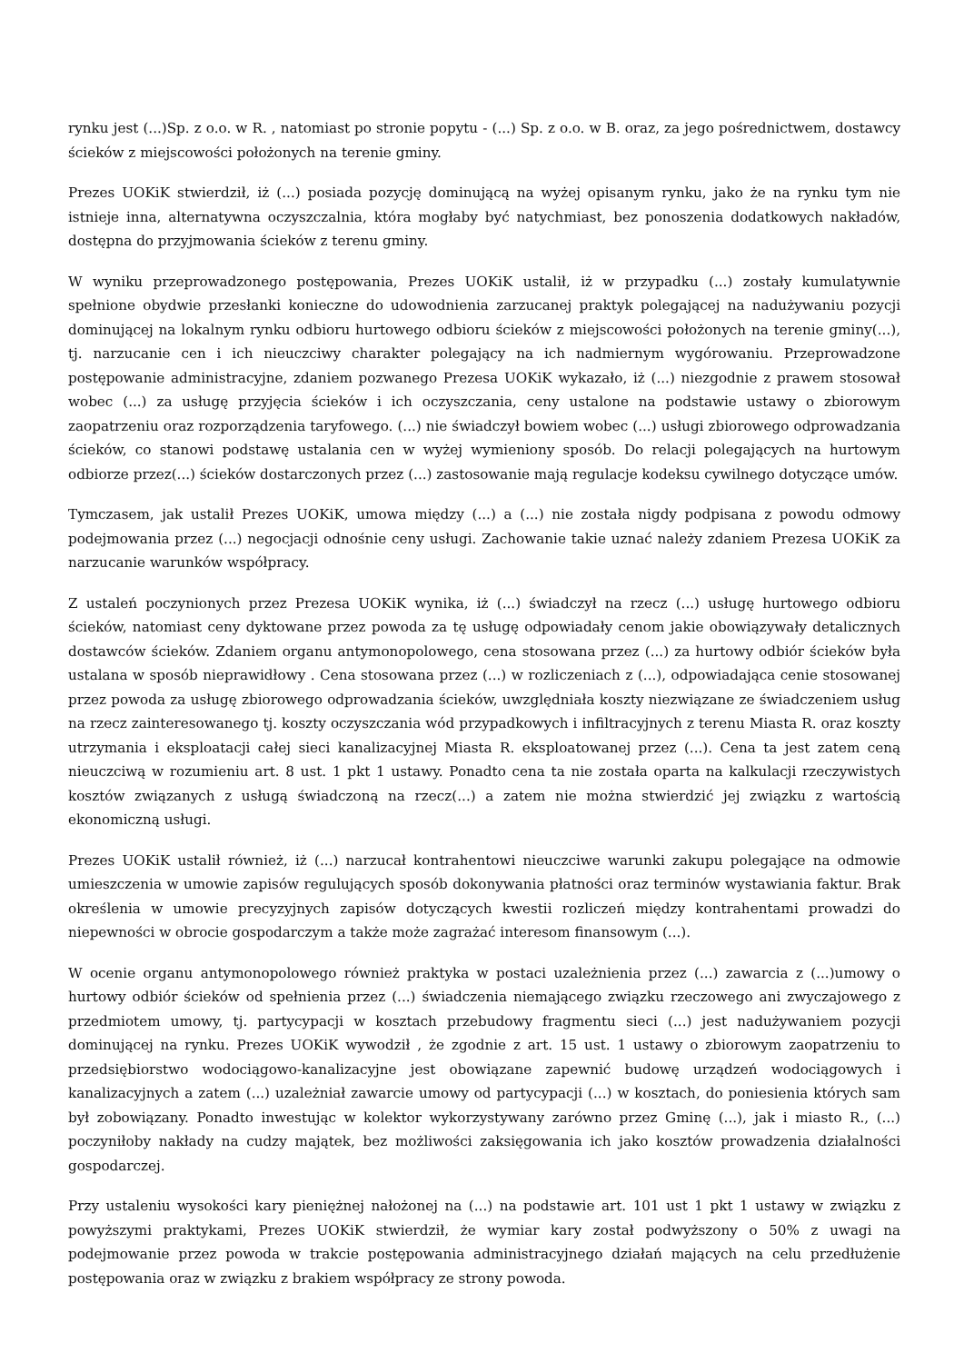rynku jest (...)Sp. z o.o. w R. , natomiast po stronie popytu - (...) Sp. z o.o. w B. oraz, za jego pośrednictwem, dostawcy ścieków z miejscowości położonych na terenie gminy.
Prezes UOKiK stwierdził, iż (...) posiada pozycję dominującą na wyżej opisanym rynku, jako że na rynku tym nie istnieje inna, alternatywna oczyszczalnia, która mogłaby być natychmiast, bez ponoszenia dodatkowych nakładów, dostępna do przyjmowania ścieków z terenu gminy.
W wyniku przeprowadzonego postępowania, Prezes UOKiK ustalił, iż w przypadku (...) zostały kumulatywnie spełnione obydwie przesłanki konieczne do udowodnienia zarzucanej praktyk polegającej na nadużywaniu pozycji dominującej na lokalnym rynku odbioru hurtowego odbioru ścieków z miejscowości położonych na terenie gminy(...), tj. narzucanie cen i ich nieuczciwy charakter polegający na ich nadmiernym wygórowaniu. Przeprowadzone postępowanie administracyjne, zdaniem pozwanego Prezesa UOKiK wykazało, iż (...) niezgodnie z prawem stosował wobec (...) za usługę przyjęcia ścieków i ich oczyszczania, ceny ustalone na podstawie ustawy o zbiorowym zaopatrzeniu oraz rozporządzenia taryfowego. (...) nie świadczył bowiem wobec (...) usługi zbiorowego odprowadzania ścieków, co stanowi podstawę ustalania cen w wyżej wymieniony sposób. Do relacji polegających na hurtowym odbiorze przez(...) ścieków dostarczonych przez (...) zastosowanie mają regulacje kodeksu cywilnego dotyczące umów.
Tymczasem, jak ustalił Prezes UOKiK, umowa między (...) a (...) nie została nigdy podpisana z powodu odmowy podejmowania przez (...) negocjacji odnośnie ceny usługi. Zachowanie takie uznać należy zdaniem Prezesa UOKiK za narzucanie warunków współpracy.
Z ustaleń poczynionych przez Prezesa UOKiK wynika, iż (...) świadczył na rzecz (...) usługę hurtowego odbioru ścieków, natomiast ceny dyktowane przez powoda za tę usługę odpowiadały cenom jakie obowiązywały detalicznych dostawców ścieków. Zdaniem organu antymonopolowego, cena stosowana przez (...) za hurtowy odbiór ścieków była ustalana w sposób nieprawidłowy . Cena stosowana przez (...) w rozliczeniach z (...), odpowiadająca cenie stosowanej przez powoda za usługę zbiorowego odprowadzania ścieków, uwzględniała koszty niezwiązane ze świadczeniem usług na rzecz zainteresowanego tj. koszty oczyszczania wód przypadkowych i infiltracyjnych z terenu Miasta R. oraz koszty utrzymania i eksploatacji całej sieci kanalizacyjnej Miasta R. eksploatowanej przez (...). Cena ta jest zatem ceną nieuczciwą w rozumieniu art. 8 ust. 1 pkt 1 ustawy. Ponadto cena ta nie została oparta na kalkulacji rzeczywistych kosztów związanych z usługą świadczoną na rzecz(...) a zatem nie można stwierdzić jej związku z wartością ekonomiczną usługi.
Prezes UOKiK ustalił również, iż (...) narzucał kontrahentowi nieuczciwe warunki zakupu polegające na odmowie umieszczenia w umowie zapisów regulujących sposób dokonywania płatności oraz terminów wystawiania faktur. Brak określenia w umowie precyzyjnych zapisów dotyczących kwestii rozliczeń między kontrahentami prowadzi do niepewności w obrocie gospodarczym a także może zagrażać interesom finansowym (...).
W ocenie organu antymonopolowego również praktyka w postaci uzależnienia przez (...) zawarcia z (...)umowy o hurtowy odbiór ścieków od spełnienia przez (...) świadczenia niemającego związku rzeczowego ani zwyczajowego z przedmiotem umowy, tj. partycypacji w kosztach przebudowy fragmentu sieci (...) jest nadużywaniem pozycji dominującej na rynku. Prezes UOKiK wywodził , że zgodnie z art. 15 ust. 1 ustawy o zbiorowym zaopatrzeniu to przedsiębiorstwo wodociągowo-kanalizacyjne jest obowiązane zapewnić budowę urządzeń wodociągowych i kanalizacyjnych a zatem (...) uzależniał zawarcie umowy od partycypacji (...) w kosztach, do poniesienia których sam był zobowiązany. Ponadto inwestując w kolektor wykorzystywany zarówno przez Gminę (...), jak i miasto R., (...) poczyniłoby nakłady na cudzy majątek, bez możliwości zaksięgowania ich jako kosztów prowadzenia działalności gospodarczej.
Przy ustaleniu wysokości kary pieniężnej nałożonej na (...) na podstawie art. 101 ust 1 pkt 1 ustawy w związku z powyższymi praktykami, Prezes UOKiK stwierdził, że wymiar kary został podwyższony o 50% z uwagi na podejmowanie przez powoda w trakcie postępowania administracyjnego działań mających na celu przedłużenie postępowania oraz w związku z brakiem współpracy ze strony powoda.